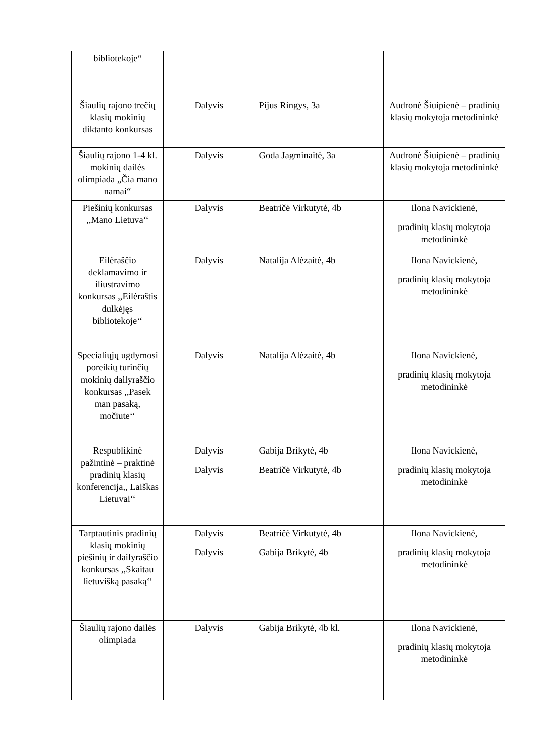| bibliotekoje“ | | | |
| Šiaulių rajono trečių klasių mokinių diktanto konkursas | Dalyvis | Pijus Ringys, 3a | Audronė Šiuipienė – pradinių klasių mokytoja metodininkė |
| Šiaulių rajono 1-4 kl. mokinių dailės olimpiada „Čia mano namai“ | Dalyvis | Goda Jagminaitė, 3a | Audronė Šiuipienė – pradinių klasių mokytoja metodininkė |
| Piešinių konkursas ,,Mano Lietuva‘‘ | Dalyvis | Beatričė Virkutytė, 4b | Ilona Navickienė, pradinių klasių mokytoja metodininkė |
| Eilėraščio deklamavimo ir iliustravimo konkursas ,,Eilėraštis dulkėjęs bibliotekoje‘‘ | Dalyvis | Natalija Alėzaitė, 4b | Ilona Navickienė, pradinių klasių mokytoja metodininkė |
| Specialiųjų ugdymosi poreikių turinčių mokinių dailyraščio konkursas ,,Pasek man pasaką, močiute‘‘ | Dalyvis | Natalija Alėzaitė, 4b | Ilona Navickienė, pradinių klasių mokytoja metodininkė |
| Respublikinė pažintinė – praktinė pradinių klasių konferencija,, Laiškas Lietuvai‘‘ | Dalyvis Dalyvis | Gabija Brikytė, 4b Beatričė Virkutytė, 4b | Ilona Navickienė, pradinių klasių mokytoja metodininkė |
| Tarptautinis pradinių klasių mokinių piešinių ir dailyraščio konkursas ,,Skaitau lietuvišką pasaką‘‘ | Dalyvis Dalyvis | Beatričė Virkutytė, 4b Gabija Brikytė, 4b | Ilona Navickienė, pradinių klasių mokytoja metodininkė |
| Šiaulių rajono dailės olimpiada | Dalyvis | Gabija Brikytė, 4b kl. | Ilona Navickienė, pradinių klasių mokytoja metodininkė |